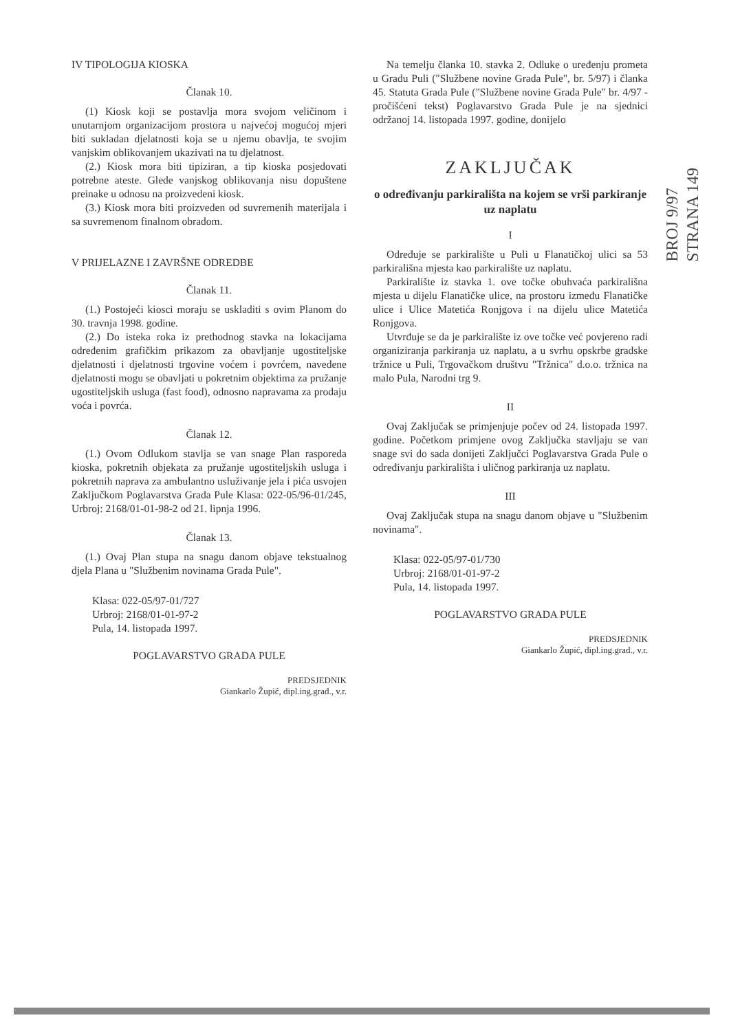IV TIPOLOGIJA KIOSKA
Članak 10.
(1) Kiosk koji se postavlja mora svojom veličinom i unutarnjom organizacijom prostora u najvećoj mogućoj mjeri biti sukladan djelatnosti koja se u njemu obavlja, te svojim vanjskim oblikovanjem ukazivati na tu djelatnost.
(2.) Kiosk mora biti tipiziran, a tip kioska posjedovati potrebne ateste. Glede vanjskog oblikovanja nisu dopuštene preinake u odnosu na proizvedeni kiosk.
(3.) Kiosk mora biti proizveden od suvremenih materijala i sa suvremenom finalnom obradom.
V PRIJELAZNE I ZAVRŠNE ODREDBE
Članak 11.
(1.) Postojeći kiosci moraju se uskladiti s ovim Planom do 30. travnja 1998. godine.
(2.) Do isteka roka iz prethodnog stavka na lokacijama određenim grafičkim prikazom za obavljanje ugostiteljske djelatnosti i djelatnosti trgovine voćem i povrćem, navedene djelatnosti mogu se obavljati u pokretnim objektima za pružanje ugostiteljskih usluga (fast food), odnosno napravama za prodaju voća i povrća.
Članak 12.
(1.) Ovom Odlukom stavlja se van snage Plan rasporeda kioska, pokretnih objekata za pružanje ugostiteljskih usluga i pokretnih naprava za ambulantno usluživanje jela i pića usvojen Zaključkom Poglavarstva Grada Pule Klasa: 022-05/96-01/245, Urbroj: 2168/01-01-98-2 od 21. lipnja 1996.
Članak 13.
(1.) Ovaj Plan stupa na snagu danom objave tekstualnog djela Plana u "Službenim novinama Grada Pule".
Klasa: 022-05/97-01/727
Urbroj: 2168/01-01-97-2
Pula, 14. listopada 1997.
POGLAVARSTVO GRADA PULE
PREDSJEDNIK
Giankarlo Župić, dipl.ing.grad., v.r.
Na temelju članka 10. stavka 2. Odluke o uređenju prometa u Gradu Puli ("Službene novine Grada Pule", br. 5/97) i članka 45. Statuta Grada Pule ("Službene novine Grada Pule" br. 4/97 - pročišćeni tekst) Poglavarstvo Grada Pule je na sjednici održanoj 14. listopada 1997. godine, donijelo
ZAKLJUČAK
o određivanju parkirališta na kojem se vrši parkiranje uz naplatu
I
Određuje se parkiralište u Puli u Flanatičkoj ulici sa 53 parkirališna mjesta kao parkiralište uz naplatu.
Parkiralište iz stavka 1. ove točke obuhvaća parkirališna mjesta u dijelu Flanatičke ulice, na prostoru između Flanatičke ulice i Ulice Matetića Ronjgova i na dijelu ulice Matetića Ronjgova.
Utvrđuje se da je parkiralište iz ove točke već povjereno radi organiziranja parkiranja uz naplatu, a u svrhu opskrbe gradske tržnice u Puli, Trgovačkom društvu "Tržnica" d.o.o. tržnica na malo Pula, Narodni trg 9.
II
Ovaj Zaključak se primjenjuje počev od 24. listopada 1997. godine. Početkom primjene ovog Zaključka stavljaju se van snage svi do sada donijeti Zaključci Poglavarstva Grada Pule o određivanju parkirališta i uličnog parkiranja uz naplatu.
III
Ovaj Zaključak stupa na snagu danom objave u "Službenim novinama".
Klasa: 022-05/97-01/730
Urbroj: 2168/01-01-97-2
Pula, 14. listopada 1997.
POGLAVARSTVO GRADA PULE
PREDSJEDNIK
Giankarlo Župić, dipl.ing.grad., v.r.
BROJ 9/97
STRANA 149